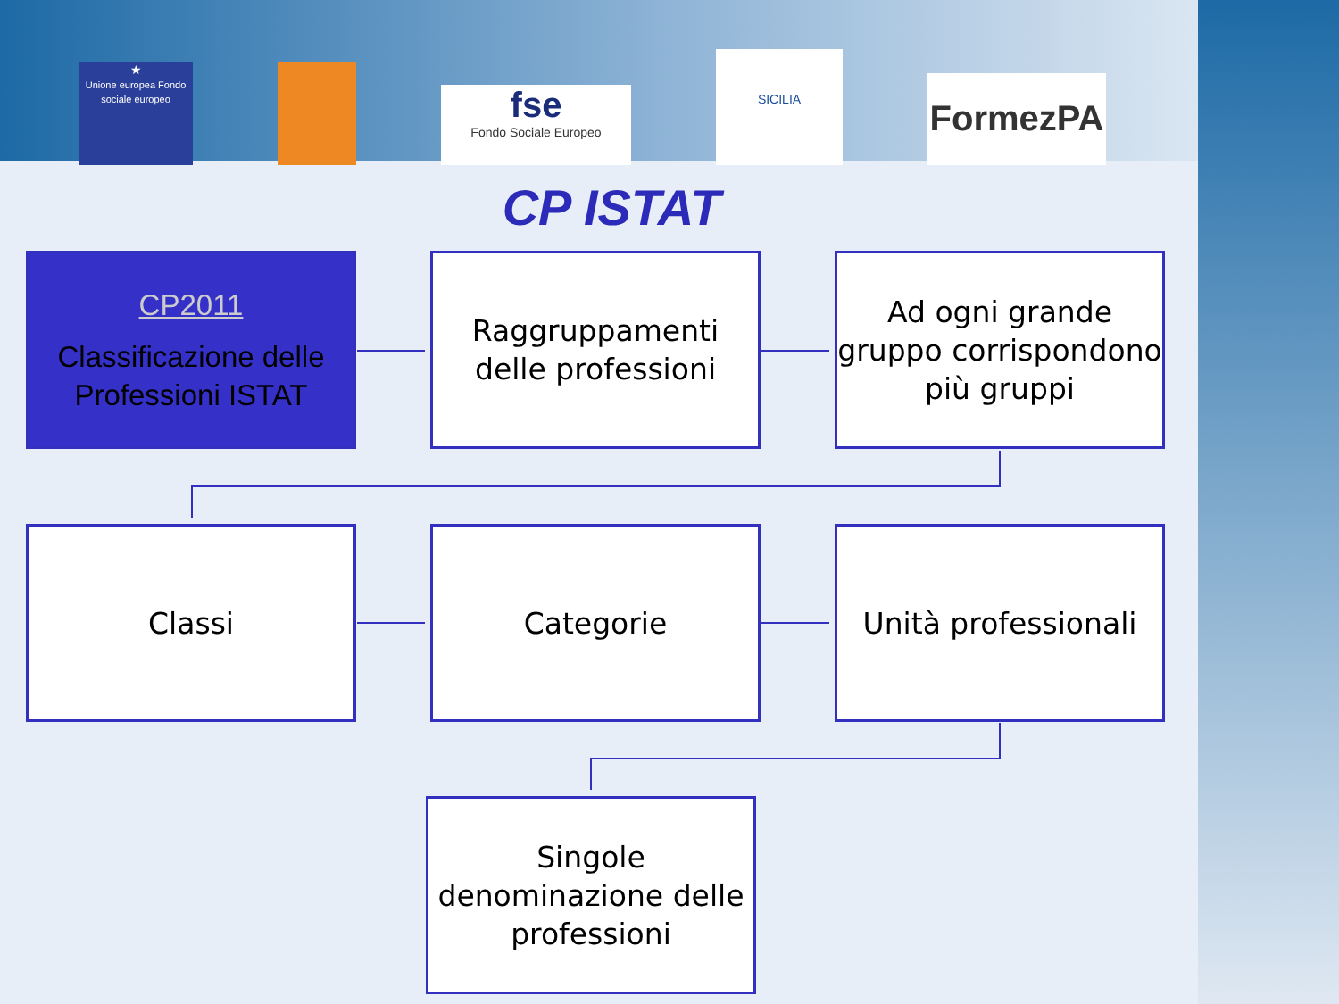★
Unione europea Fondo sociale europeo
fse
Fondo Sociale Europeo
SICILIA
FormezPA
CP ISTAT
CP2011
Classificazione delle Professioni ISTAT
Raggruppamenti delle professioni
Ad ogni grande gruppo corrispondono più gruppi
Classi Categorie
Unità professionali
Singole denominazione delle professioni